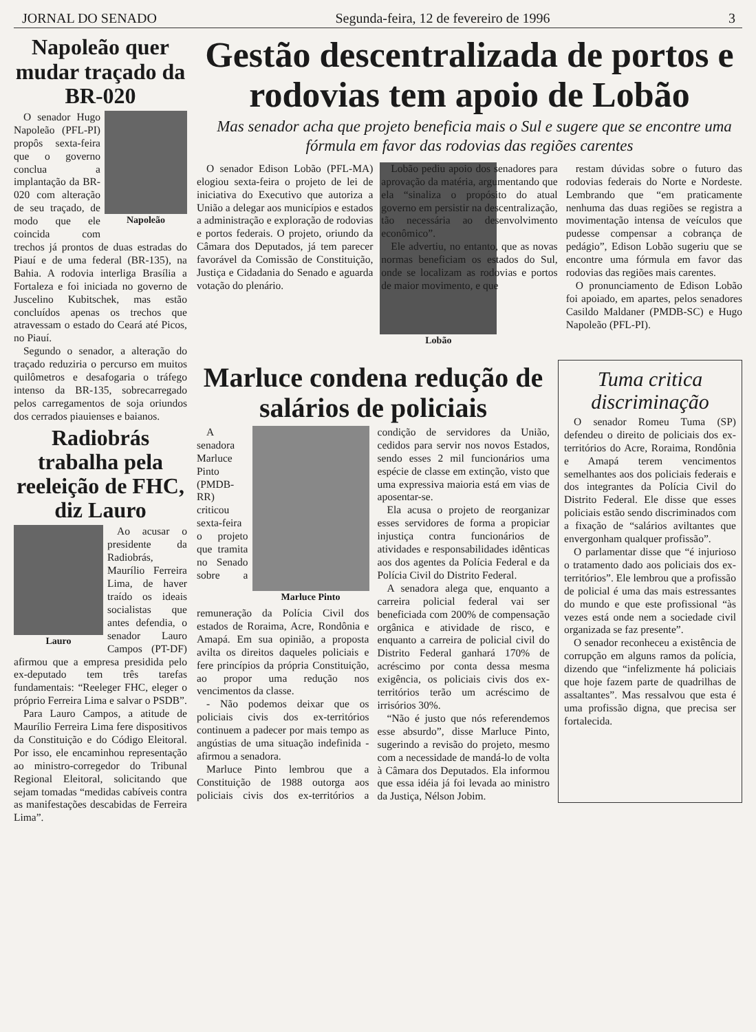JORNAL DO SENADO Segunda-feira, 12 de fevereiro de 1996 3
Napoleão quer mudar traçado da BR-020
Napoleão
O senador Hugo Napoleão (PFL-PI) propôs sexta-feira que o governo conclua a implantação da BR-020 com alteração de seu traçado, de modo que ele coincida com trechos já prontos de duas estradas do Piauí e de uma federal (BR-135), na Bahia. A rodovia interliga Brasília a Fortaleza e foi iniciada no governo de Juscelino Kubitschek, mas estão concluídos apenas os trechos que atravessam o estado do Ceará até Picos, no Piauí.
Segundo o senador, a alteração do traçado reduziria o percurso em muitos quilômetros e desafogaria o tráfego intenso da BR-135, sobrecarregado pelos carregamentos de soja oriundos dos cerrados piauienses e baianos.
Radiobrás trabalha pela reeleição de FHC, diz Lauro
Lauro
Ao acusar o presidente da Radiobrás, Maurílio Ferreira Lima, de haver traído os ideais socialistas que antes defendia, o senador Lauro Campos (PT-DF) afirmou que a empresa presidida pelo ex-deputado tem três tarefas fundamentais: “Reeleger FHC, eleger o próprio Ferreira Lima e salvar o PSDB”.
Para Lauro Campos, a atitude de Maurílio Ferreira Lima fere dispositivos da Constituição e do Código Eleitoral. Por isso, ele encaminhou representação ao ministro-corregedor do Tribunal Regional Eleitoral, solicitando que sejam tomadas “medidas cabíveis contra as manifestações descabidas de Ferreira Lima”.
Gestão descentralizada de portos e rodovias tem apoio de Lobão
Mas senador acha que projeto beneficia mais o Sul e sugere que se encontre uma fórmula em favor das rodovias das regiões carentes
Lobão
O senador Edison Lobão (PFL-MA) elogiou sexta-feira o projeto de lei de iniciativa do Executivo que autoriza a União a delegar aos municípios e estados a administração e exploração de rodovias e portos federais. O projeto, oriundo da Câmara dos Deputados, já tem parecer favorável da Comissão de Constituição, Justiça e Cidadania do Senado e aguarda votação do plenário.
Lobão pediu apoio dos senadores para aprovação da matéria, argumentando que ela “sinaliza o propósito do atual governo em persistir na descentralização, tão necessária ao desenvolvimento econômico”.
Ele advertiu, no entanto, que as novas normas beneficiam os estados do Sul, onde se localizam as rodovias e portos de maior movimento, e que
restam dúvidas sobre o futuro das rodovias federais do Norte e Nordeste. Lembrando que “em praticamente nenhuma das duas regiões se registra a movimentação intensa de veículos que pudesse compensar a cobrança de pedágio”, Edison Lobão sugeriu que se encontre uma fórmula em favor das rodovias das regiões mais carentes.
O pronunciamento de Edison Lobão foi apoiado, em apartes, pelos senadores Casildo Maldaner (PMDB-SC) e Hugo Napoleão (PFL-PI).
Marluce condena redução de salários de policiais
Marluce Pinto
A senadora Marluce Pinto (PMDB-RR) criticou sexta-feira o projeto que tramita no Senado sobre a remuneração da Polícia Civil dos estados de Roraima, Acre, Rondônia e Amapá. Em sua opinião, a proposta avilta os direitos daqueles policiais e fere princípios da própria Constituição, ao propor uma redução nos vencimentos da classe.
- Não podemos deixar que os policiais civis dos ex-territórios continuem a padecer por mais tempo as angústias de uma situação indefinida - afirmou a senadora.
Marluce Pinto lembrou que a Constituição de 1988 outorga aos policiais civis dos ex-territórios a condição de servidores da União, cedidos para servir nos novos Estados, sendo esses 2 mil funcionários uma espécie de classe em extinção, visto que uma expressiva maioria está em vias de aposentar-se.
Ela acusa o projeto de reorganizar esses servidores de forma a propiciar injustiça contra funcionários de atividades e responsabilidades idênticas aos dos agentes da Polícia Federal e da Polícia Civil do Distrito Federal.
A senadora alega que, enquanto a carreira policial federal vai ser beneficiada com 200% de compensação orgânica e atividade de risco, e enquanto a carreira de policial civil do Distrito Federal ganhará 170% de acréscimo por conta dessa mesma exigência, os policiais civis dos ex-territórios terão um acréscimo de irrisórios 30%.
“Não é justo que nós referendemos esse absurdo”, disse Marluce Pinto, sugerindo a revisão do projeto, mesmo com a necessidade de mandá-lo de volta à Câmara dos Deputados. Ela informou que essa idéia já foi levada ao ministro da Justiça, Nélson Jobim.
Tuma critica discriminação
O senador Romeu Tuma (SP) defendeu o direito de policiais dos ex-territórios do Acre, Roraima, Rondônia e Amapá terem vencimentos semelhantes aos dos policiais federais e dos integrantes da Polícia Civil do Distrito Federal. Ele disse que esses policiais estão sendo discriminados com a fixação de “salários aviltantes que envergonham qualquer profissão”.
O parlamentar disse que “é injurioso o tratamento dado aos policiais dos ex-territórios”. Ele lembrou que a profissão de policial é uma das mais estressantes do mundo e que este profissional “às vezes está onde nem a sociedade civil organizada se faz presente”.
O senador reconheceu a existência de corrupção em alguns ramos da polícia, dizendo que “infelizmente há policiais que hoje fazem parte de quadrilhas de assaltantes”. Mas ressalvou que esta é uma profissão digna, que precisa ser fortalecida.